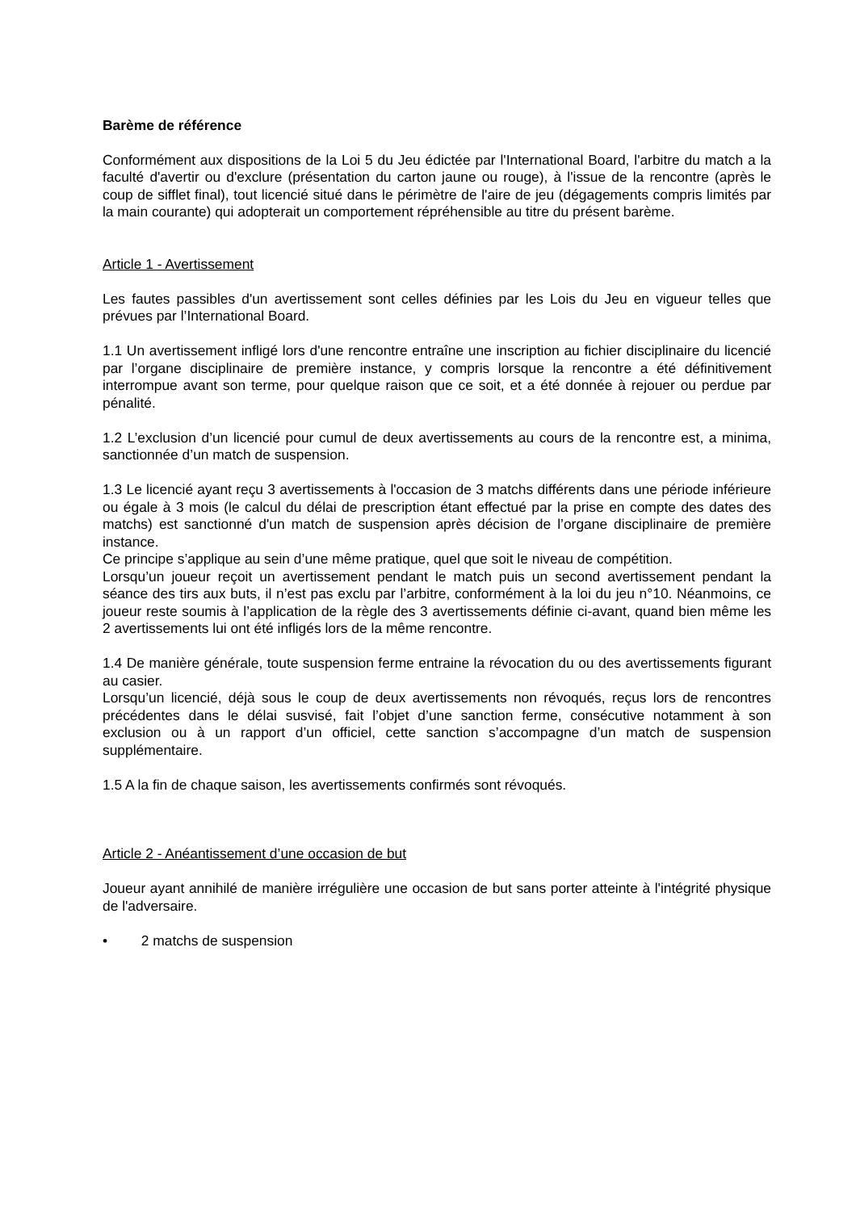Barème de référence
Conformément aux dispositions de la Loi 5 du Jeu édictée par l'International Board, l'arbitre du match a la faculté d'avertir ou d'exclure (présentation du carton jaune ou rouge), à l'issue de la rencontre (après le coup de sifflet final), tout licencié situé dans le périmètre de l'aire de jeu (dégagements compris limités par la main courante) qui adopterait un comportement répréhensible au titre du présent barème.
Article 1 - Avertissement
Les fautes passibles d'un avertissement sont celles définies par les Lois du Jeu en vigueur telles que prévues par l’International Board.
1.1 Un avertissement infligé lors d'une rencontre entraîne une inscription au fichier disciplinaire du licencié par l’organe disciplinaire de première instance, y compris lorsque la rencontre a été définitivement interrompue avant son terme, pour quelque raison que ce soit, et a été donnée à rejouer ou perdue par pénalité.
1.2 L’exclusion d’un licencié pour cumul de deux avertissements au cours de la rencontre est, a minima, sanctionnée d’un match de suspension.
1.3 Le licencié ayant reçu 3 avertissements à l'occasion de 3 matchs différents dans une période inférieure ou égale à 3 mois (le calcul du délai de prescription étant effectué par la prise en compte des dates des matchs) est sanctionné d'un match de suspension après décision de l’organe disciplinaire de première instance.
Ce principe s’applique au sein d’une même pratique, quel que soit le niveau de compétition.
Lorsqu’un joueur reçoit un avertissement pendant le match puis un second avertissement pendant la séance des tirs aux buts, il n’est pas exclu par l’arbitre, conformément à la loi du jeu n°10. Néanmoins, ce joueur reste soumis à l’application de la règle des 3 avertissements définie ci-avant, quand bien même les 2 avertissements lui ont été infligés lors de la même rencontre.
1.4 De manière générale, toute suspension ferme entraine la révocation du ou des avertissements figurant au casier.
Lorsqu’un licencié, déjà sous le coup de deux avertissements non révoqués, reçus lors de rencontres précédentes dans le délai susvisé, fait l’objet d’une sanction ferme, consécutive notamment à son exclusion ou à un rapport d’un officiel, cette sanction s’accompagne d’un match de suspension supplémentaire.
1.5 A la fin de chaque saison, les avertissements confirmés sont révoqués.
Article 2 - Anéantissement d’une occasion de but
Joueur ayant annihilé de manière irrégulière une occasion de but sans porter atteinte à l'intégrité physique de l'adversaire.
• 2 matchs de suspension